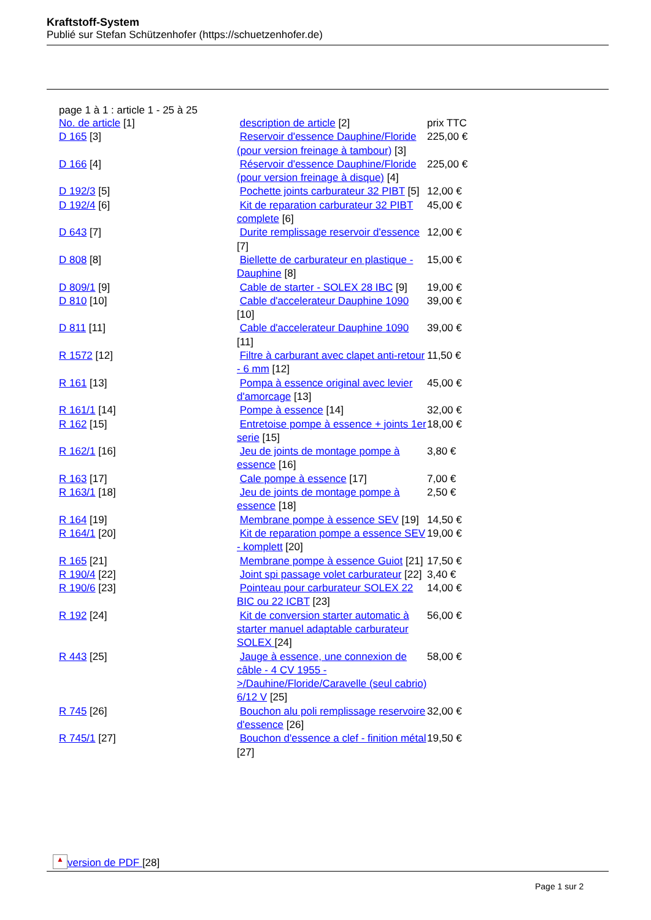Kraftstoff-System
Publié sur Stefan Schützenhofer (https://schuetzenhofer.de)
page 1 à 1 : article 1 - 25 à 25
| No. de article [1] | description de article [2] | prix TTC |
| D 165 [3] | Reservoir d'essence Dauphine/Floride (pour version freinage à tambour) [3] | 225,00 € |
| D 166 [4] | Réservoir d'essence Dauphine/Floride (pour version freinage à disque) [4] | 225,00 € |
| D 192/3 [5] | Pochette joints carburateur 32 PIBT [5] | 12,00 € |
| D 192/4 [6] | Kit de reparation carburateur 32 PIBT complete [6] | 45,00 € |
| D 643 [7] | Durite remplissage reservoir d'essence [7] | 12,00 € |
| D 808 [8] | Biellette de carburateur en plastique - Dauphine [8] | 15,00 € |
| D 809/1 [9] | Cable de starter - SOLEX 28 IBC [9] | 19,00 € |
| D 810 [10] | Cable d'accelerateur Dauphine 1090 [10] | 39,00 € |
| D 811 [11] | Cable d'accelerateur Dauphine 1090 [11] | 39,00 € |
| R 1572 [12] | Filtre à carburant avec clapet anti-retour - 6 mm [12] | 11,50 € |
| R 161 [13] | Pompa à essence original avec levier d'amorcage [13] | 45,00 € |
| R 161/1 [14] | Pompe à essence [14] | 32,00 € |
| R 162 [15] | Entretoise pompe à essence + joints 1er serie [15] | 18,00 € |
| R 162/1 [16] | Jeu de joints de montage pompe à essence [16] | 3,80 € |
| R 163 [17] | Cale pompe à essence [17] | 7,00 € |
| R 163/1 [18] | Jeu de joints de montage pompe à essence [18] | 2,50 € |
| R 164 [19] | Membrane pompe à essence SEV [19] | 14,50 € |
| R 164/1 [20] | Kit de reparation pompe a essence SEV - komplett [20] | 19,00 € |
| R 165 [21] | Membrane pompe à essence Guiot [21] | 17,50 € |
| R 190/4 [22] | Joint spi passage volet carburateur [22] | 3,40 € |
| R 190/6 [23] | Pointeau pour carburateur SOLEX 22 BIC ou 22 ICBT [23] | 14,00 € |
| R 192 [24] | Kit de conversion starter automatic à starter manuel adaptable carburateur SOLEX [24] | 56,00 € |
| R 443 [25] | Jauge à essence, une connexion de câble - 4 CV 1955 ->/Dauhine/Floride/Caravelle (seul cabrio) 6/12 V [25] | 58,00 € |
| R 745 [26] | Bouchon alu poli remplissage reservoire d'essence [26] | 32,00 € |
| R 745/1 [27] | Bouchon d'essence a clef - finition métal [27] | 19,50 € |
▲ version de PDF [28]
Page 1 sur 2